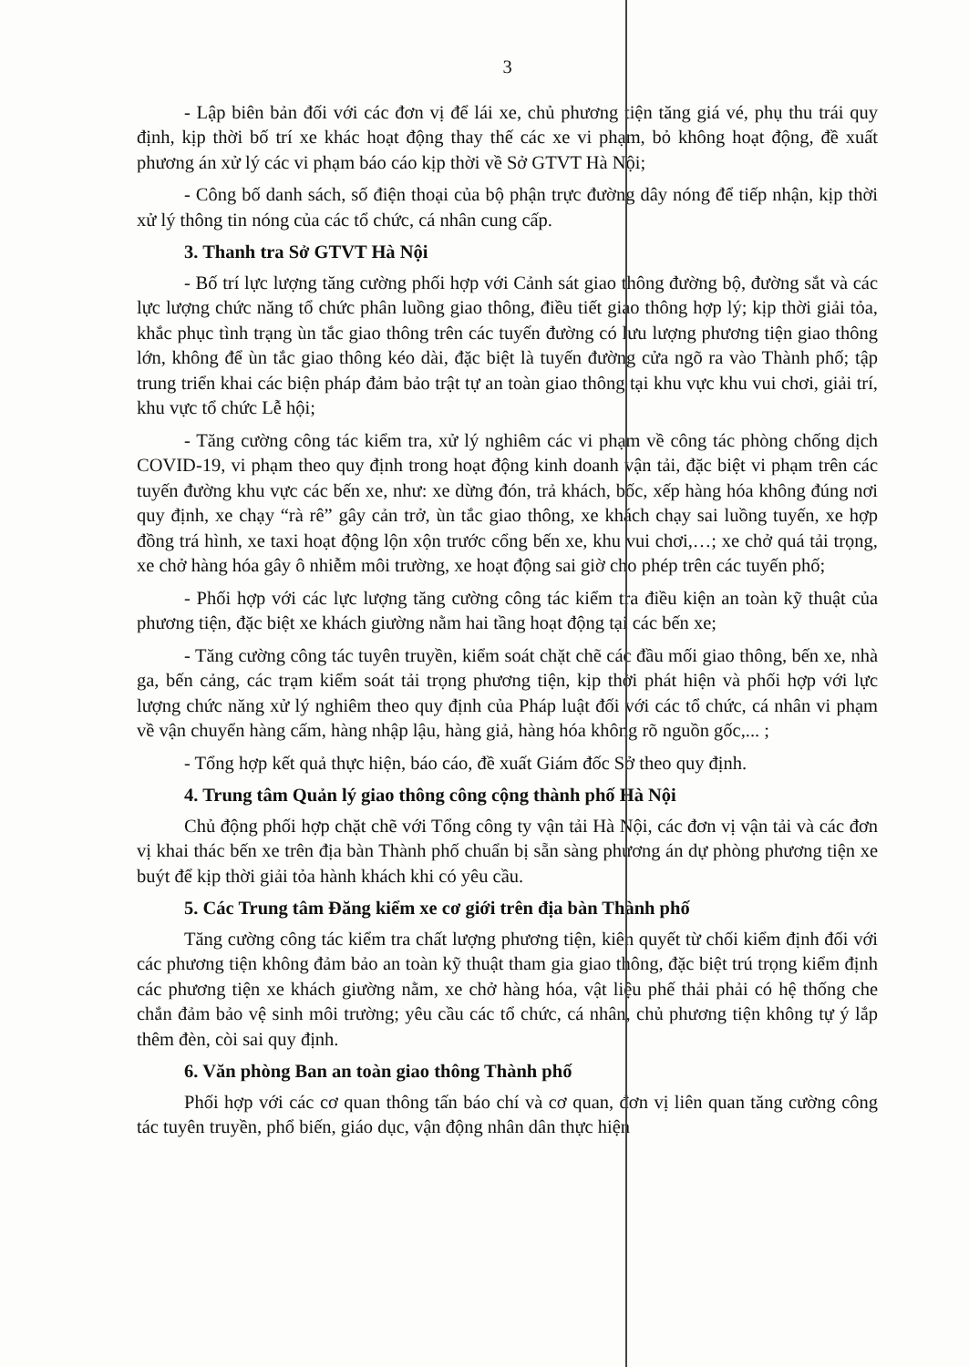3
- Lập biên bản đối với các đơn vị để lái xe, chủ phương tiện tăng giá vé, phụ thu trái quy định, kịp thời bố trí xe khác hoạt động thay thế các xe vi phạm, bỏ không hoạt động, đề xuất phương án xử lý các vi phạm báo cáo kịp thời về Sở GTVT Hà Nội;
- Công bố danh sách, số điện thoại của bộ phận trực đường dây nóng để tiếp nhận, kịp thời xử lý thông tin nóng của các tổ chức, cá nhân cung cấp.
3. Thanh tra Sở GTVT Hà Nội
- Bố trí lực lượng tăng cường phối hợp với Cảnh sát giao thông đường bộ, đường sắt và các lực lượng chức năng tổ chức phân luồng giao thông, điều tiết giao thông hợp lý; kịp thời giải tỏa, khắc phục tình trạng ùn tắc giao thông trên các tuyến đường có lưu lượng phương tiện giao thông lớn, không để ùn tắc giao thông kéo dài, đặc biệt là tuyến đường cửa ngõ ra vào Thành phố; tập trung triển khai các biện pháp đảm bảo trật tự an toàn giao thông tại khu vực khu vui chơi, giải trí, khu vực tổ chức Lễ hội;
- Tăng cường công tác kiểm tra, xử lý nghiêm các vi phạm về công tác phòng chống dịch COVID-19, vi phạm theo quy định trong hoạt động kinh doanh vận tải, đặc biệt vi phạm trên các tuyến đường khu vực các bến xe, như: xe dừng đón, trả khách, bốc, xếp hàng hóa không đúng nơi quy định, xe chạy “rà rê” gây cản trở, ùn tắc giao thông, xe khách chạy sai luồng tuyến, xe hợp đồng trá hình, xe taxi hoạt động lộn xộn trước cổng bến xe, khu vui chơi,…; xe chở quá tải trọng, xe chở hàng hóa gây ô nhiễm môi trường, xe hoạt động sai giờ cho phép trên các tuyến phố;
- Phối hợp với các lực lượng tăng cường công tác kiểm tra điều kiện an toàn kỹ thuật của phương tiện, đặc biệt xe khách giường nằm hai tầng hoạt động tại các bến xe;
- Tăng cường công tác tuyên truyền, kiểm soát chặt chẽ các đầu mối giao thông, bến xe, nhà ga, bến cảng, các trạm kiểm soát tải trọng phương tiện, kịp thời phát hiện và phối hợp với lực lượng chức năng xử lý nghiêm theo quy định của Pháp luật đối với các tổ chức, cá nhân vi phạm về vận chuyển hàng cấm, hàng nhập lậu, hàng giả, hàng hóa không rõ nguồn gốc,... ;
- Tổng hợp kết quả thực hiện, báo cáo, đề xuất Giám đốc Sở theo quy định.
4. Trung tâm Quản lý giao thông công cộng thành phố Hà Nội
Chủ động phối hợp chặt chẽ với Tổng công ty vận tải Hà Nội, các đơn vị vận tải và các đơn vị khai thác bến xe trên địa bàn Thành phố chuẩn bị sẵn sàng phương án dự phòng phương tiện xe buýt để kịp thời giải tỏa hành khách khi có yêu cầu.
5. Các Trung tâm Đăng kiểm xe cơ giới trên địa bàn Thành phố
Tăng cường công tác kiểm tra chất lượng phương tiện, kiên quyết từ chối kiểm định đối với các phương tiện không đảm bảo an toàn kỹ thuật tham gia giao thông, đặc biệt trú trọng kiểm định các phương tiện xe khách giường nằm, xe chở hàng hóa, vật liệu phế thải phải có hệ thống che chắn đảm bảo vệ sinh môi trường; yêu cầu các tổ chức, cá nhân, chủ phương tiện không tự ý lắp thêm đèn, còi sai quy định.
6. Văn phòng Ban an toàn giao thông Thành phố
Phối hợp với các cơ quan thông tấn báo chí và cơ quan, đơn vị liên quan tăng cường công tác tuyên truyền, phổ biến, giáo dục, vận động nhân dân thực hiện